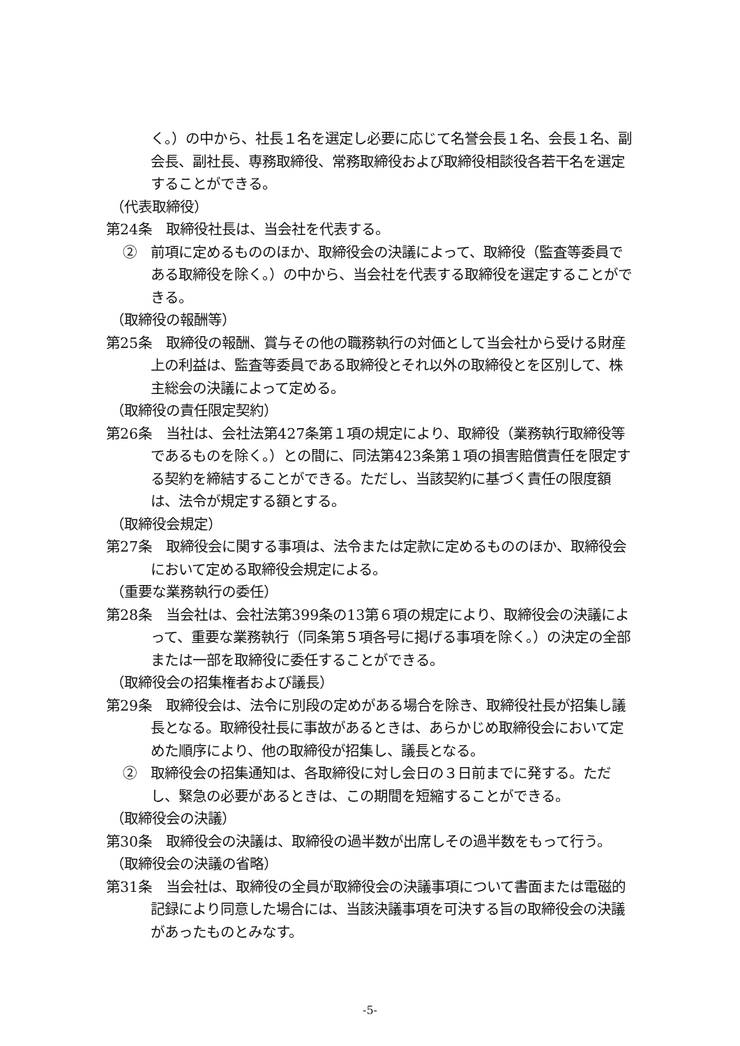く。）の中から、社長１名を選定し必要に応じて名誉会長１名、会長１名、副会長、副社長、専務取締役、常務取締役および取締役相談役各若干名を選定することができる。
（代表取締役）
第24条　取締役社長は、当会社を代表する。
②　前項に定めるもののほか、取締役会の決議によって、取締役（監査等委員である取締役を除く。）の中から、当会社を代表する取締役を選定することができる。
（取締役の報酬等）
第25条　取締役の報酬、賞与その他の職務執行の対価として当会社から受ける財産上の利益は、監査等委員である取締役とそれ以外の取締役とを区別して、株主総会の決議によって定める。
（取締役の責任限定契約）
第26条　当社は、会社法第427条第１項の規定により、取締役（業務執行取締役等であるものを除く。）との間に、同法第423条第１項の損害賠償責任を限定する契約を締結することができる。ただし、当該契約に基づく責任の限度額は、法令が規定する額とする。
（取締役会規定）
第27条　取締役会に関する事項は、法令または定款に定めるもののほか、取締役会において定める取締役会規定による。
（重要な業務執行の委任）
第28条　当会社は、会社法第399条の13第６項の規定により、取締役会の決議によって、重要な業務執行（同条第５項各号に掲げる事項を除く。）の決定の全部または一部を取締役に委任することができる。
（取締役会の招集権者および議長）
第29条　取締役会は、法令に別段の定めがある場合を除き、取締役社長が招集し議長となる。取締役社長に事故があるときは、あらかじめ取締役会において定めた順序により、他の取締役が招集し、議長となる。
②　取締役会の招集通知は、各取締役に対し会日の３日前までに発する。ただし、緊急の必要があるときは、この期間を短縮することができる。
（取締役会の決議）
第30条　取締役会の決議は、取締役の過半数が出席しその過半数をもって行う。
（取締役会の決議の省略）
第31条　当会社は、取締役の全員が取締役会の決議事項について書面または電磁的記録により同意した場合には、当該決議事項を可決する旨の取締役会の決議があったものとみなす。
-5-